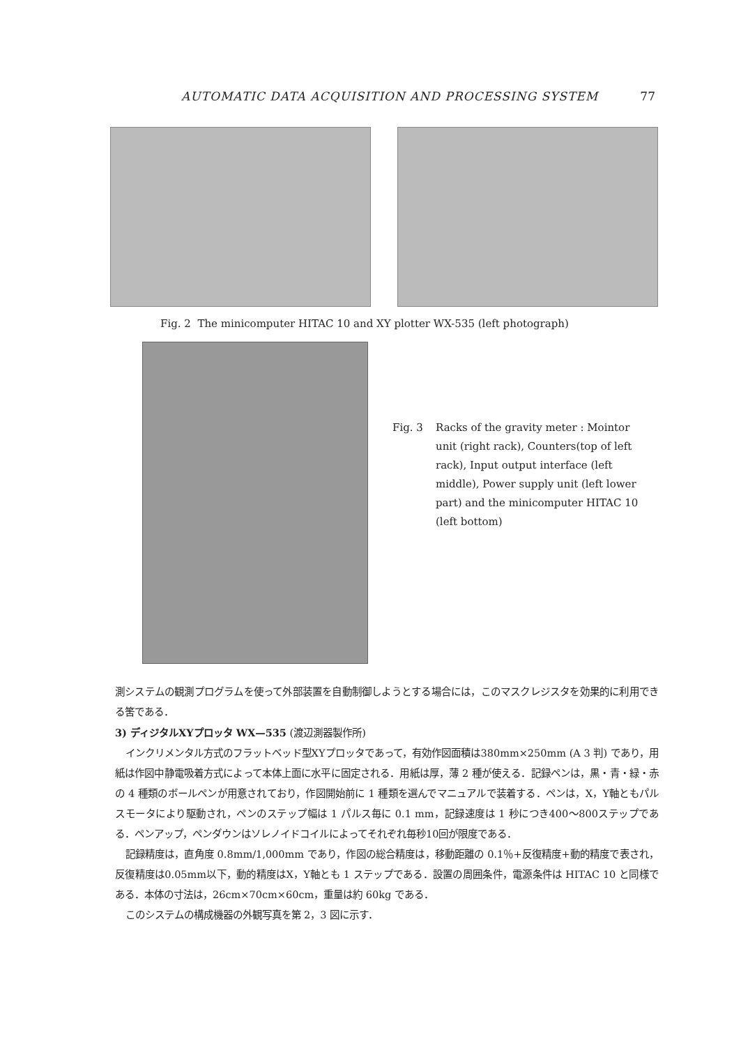AUTOMATIC DATA ACQUISITION AND PROCESSING SYSTEM 77
Fig. 2 The minicomputer HITAC 10 and XY plotter WX-535 (left photograph)
Fig. 3 Racks of the gravity meter : Mointor unit (right rack), Counters(top of left rack), Input output interface (left middle), Power supply unit (left lower part) and the minicomputer HITAC 10 (left bottom)
測システムの観測プログラムを使って外部装置を自動制御しようとする場合には，このマスクレジスタを効果的に利用できる筈である．
3) ディジタルXYプロッタ WX—535 (渡辺測器製作所)
インクリメンタル方式のフラットベッド型XYプロッタであって，有効作図面積は380mm×250mm (A 3 判) であり，用紙は作図中静電吸着方式によって本体上面に水平に固定される．用紙は厚，薄 2 種が使える．記録ペンは，黒・青・緑・赤の 4 種類のボールペンが用意されており，作図開始前に 1 種類を選んでマニュアルで装着する．ペンは，X，Y軸ともパルスモータにより駆動され，ペンのステップ幅は 1 パルス毎に 0.1 mm，記録速度は 1 秒につき400～800ステップである．ペンアップ，ペンダウンはソレノイドコイルによってそれぞれ毎秒10回が限度である．
記録精度は，直角度 0.8mm/1,000mm であり，作図の総合精度は，移動距離の 0.1％+反復精度+動的精度で表され，反復精度は0.05mm以下，動的精度はX，Y軸とも 1 ステップである．設置の周囲条件，電源条件は HITAC 10 と同様である．本体の寸法は，26cm×70cm×60cm，重量は約 60kg である．
このシステムの構成機器の外観写真を第 2，3 図に示す．